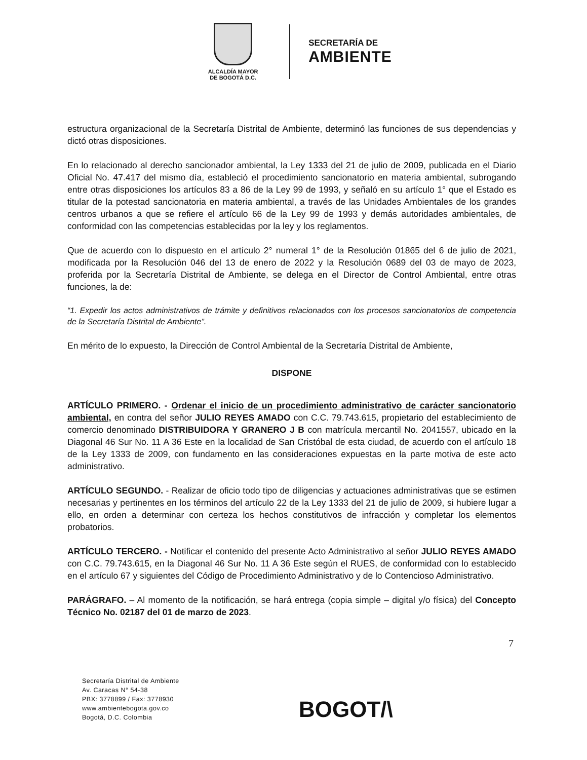ALCALDÍA MAYOR
DE BOGOTÁ D.C.
SECRETARÍA DE
AMBIENTE
estructura organizacional de la Secretaría Distrital de Ambiente, determinó las funciones de sus dependencias y dictó otras disposiciones.
En lo relacionado al derecho sancionador ambiental, la Ley 1333 del 21 de julio de 2009, publicada en el Diario Oficial No. 47.417 del mismo día, estableció el procedimiento sancionatorio en materia ambiental, subrogando entre otras disposiciones los artículos 83 a 86 de la Ley 99 de 1993, y señaló en su artículo 1° que el Estado es titular de la potestad sancionatoria en materia ambiental, a través de las Unidades Ambientales de los grandes centros urbanos a que se refiere el artículo 66 de la Ley 99 de 1993 y demás autoridades ambientales, de conformidad con las competencias establecidas por la ley y los reglamentos.
Que de acuerdo con lo dispuesto en el artículo 2° numeral 1° de la Resolución 01865 del 6 de julio de 2021, modificada por la Resolución 046 del 13 de enero de 2022 y la Resolución 0689 del 03 de mayo de 2023, proferida por la Secretaría Distrital de Ambiente, se delega en el Director de Control Ambiental, entre otras funciones, la de:
“1. Expedir los actos administrativos de trámite y definitivos relacionados con los procesos sancionatorios de competencia de la Secretaría Distrital de Ambiente”.
En mérito de lo expuesto, la Dirección de Control Ambiental de la Secretaría Distrital de Ambiente,
DISPONE
ARTÍCULO PRIMERO. - Ordenar el inicio de un procedimiento administrativo de carácter sancionatorio ambiental, en contra del señor JULIO REYES AMADO con C.C. 79.743.615, propietario del establecimiento de comercio denominado DISTRIBUIDORA Y GRANERO J B con matrícula mercantil No. 2041557, ubicado en la Diagonal 46 Sur No. 11 A 36 Este en la localidad de San Cristóbal de esta ciudad, de acuerdo con el artículo 18 de la Ley 1333 de 2009, con fundamento en las consideraciones expuestas en la parte motiva de este acto administrativo.
ARTÍCULO SEGUNDO. - Realizar de oficio todo tipo de diligencias y actuaciones administrativas que se estimen necesarias y pertinentes en los términos del artículo 22 de la Ley 1333 del 21 de julio de 2009, si hubiere lugar a ello, en orden a determinar con certeza los hechos constitutivos de infracción y completar los elementos probatorios.
ARTÍCULO TERCERO. - Notificar el contenido del presente Acto Administrativo al señor JULIO REYES AMADO con C.C. 79.743.615, en la Diagonal 46 Sur No. 11 A 36 Este según el RUES, de conformidad con lo establecido en el artículo 67 y siguientes del Código de Procedimiento Administrativo y de lo Contencioso Administrativo.
PARÁGRAFO. – Al momento de la notificación, se hará entrega (copia simple – digital y/o física) del Concepto Técnico No. 02187 del 01 de marzo de 2023.
7
Secretaría Distrital de Ambiente
Av. Caracas N° 54-38
PBX: 3778899 / Fax: 3778930
www.ambientebogota.gov.co
Bogotá, D.C. Colombia
BOGOT/\